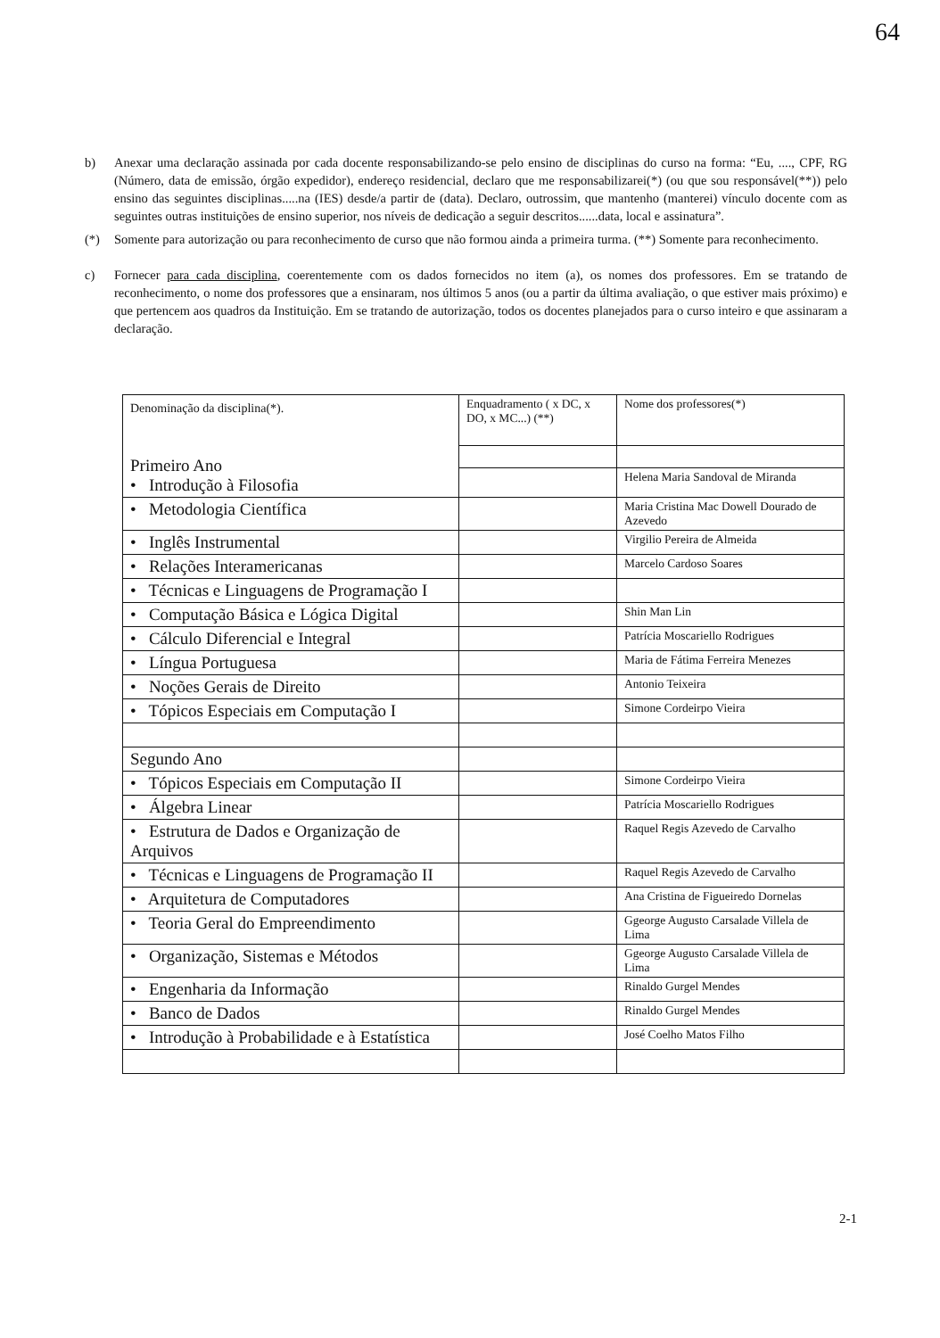64
b) Anexar uma declaração assinada por cada docente responsabilizando-se pelo ensino de disciplinas do curso na forma: “Eu, ...., CPF, RG (Número, data de emissão, órgão expedidor), endereço residencial, declaro que me responsabilizarei(*) (ou que sou responsável(**)) pelo ensino das seguintes disciplinas.....na (IES) desde/a partir de (data). Declaro, outrossim, que mantenho (manterei) vínculo docente com as seguintes outras instituições de ensino superior, nos níveis de dedicação a seguir descritos......data, local e assinatura”.
(*) Somente para autorização ou para reconhecimento de curso que não formou ainda a primeira turma. (**) Somente para reconhecimento.
c) Fornecer para cada disciplina, coerentemente com os dados fornecidos no item (a), os nomes dos professores. Em se tratando de reconhecimento, o nome dos professores que a ensinaram, nos últimos 5 anos (ou a partir da última avaliação, o que estiver mais próximo) e que pertencem aos quadros da Instituição. Em se tratando de autorização, todos os docentes planejados para o curso inteiro e que assinaram a declaração.
| Denominação da disciplina(*). Primeiro Ano • Introdução à Filosofia | Enquadramento ( x DC, x DO, x MC...) (**) | Nome dos professores(*) |
| | | Helena Maria Sandoval de Miranda |
| • Metodologia Científica | | Maria Cristina Mac Dowell Dourado de Azevedo |
| • Inglês Instrumental | | Virgilio Pereira de Almeida |
| • Relações Interamericanas | | Marcelo Cardoso Soares |
| • Técnicas e Linguagens de Programação I | | |
| • Computação Básica e Lógica Digital | | Shin Man Lin |
| • Cálculo Diferencial e Integral | | Patrícia Moscariello Rodrigues |
| • Língua Portuguesa | | Maria de Fátima Ferreira Menezes |
| • Noções Gerais de Direito | | Antonio Teixeira |
| • Tópicos Especiais em Computação I | | Simone Cordeirpo Vieira |
| Segundo Ano | | |
| • Tópicos Especiais em Computação II | | Simone Cordeirpo Vieira |
| • Álgebra Linear | | Patrícia Moscariello Rodrigues |
| • Estrutura de Dados e Organização de Arquivos | | Raquel Regis Azevedo de Carvalho |
| • Técnicas e Linguagens de Programação II | | Raquel Regis Azevedo de Carvalho |
| • Arquitetura de Computadores | | Ana Cristina de Figueiredo Dornelas |
| • Teoria Geral do Empreendimento | | Ggeorge Augusto Carsalade Villela de Lima |
| • Organização, Sistemas e Métodos | | Ggeorge Augusto Carsalade Villela de Lima |
| • Engenharia da Informação | | Rinaldo Gurgel Mendes |
| • Banco de Dados | | Rinaldo Gurgel Mendes |
| • Introdução à Probabilidade e à Estatística | | José Coelho Matos Filho |
2-1